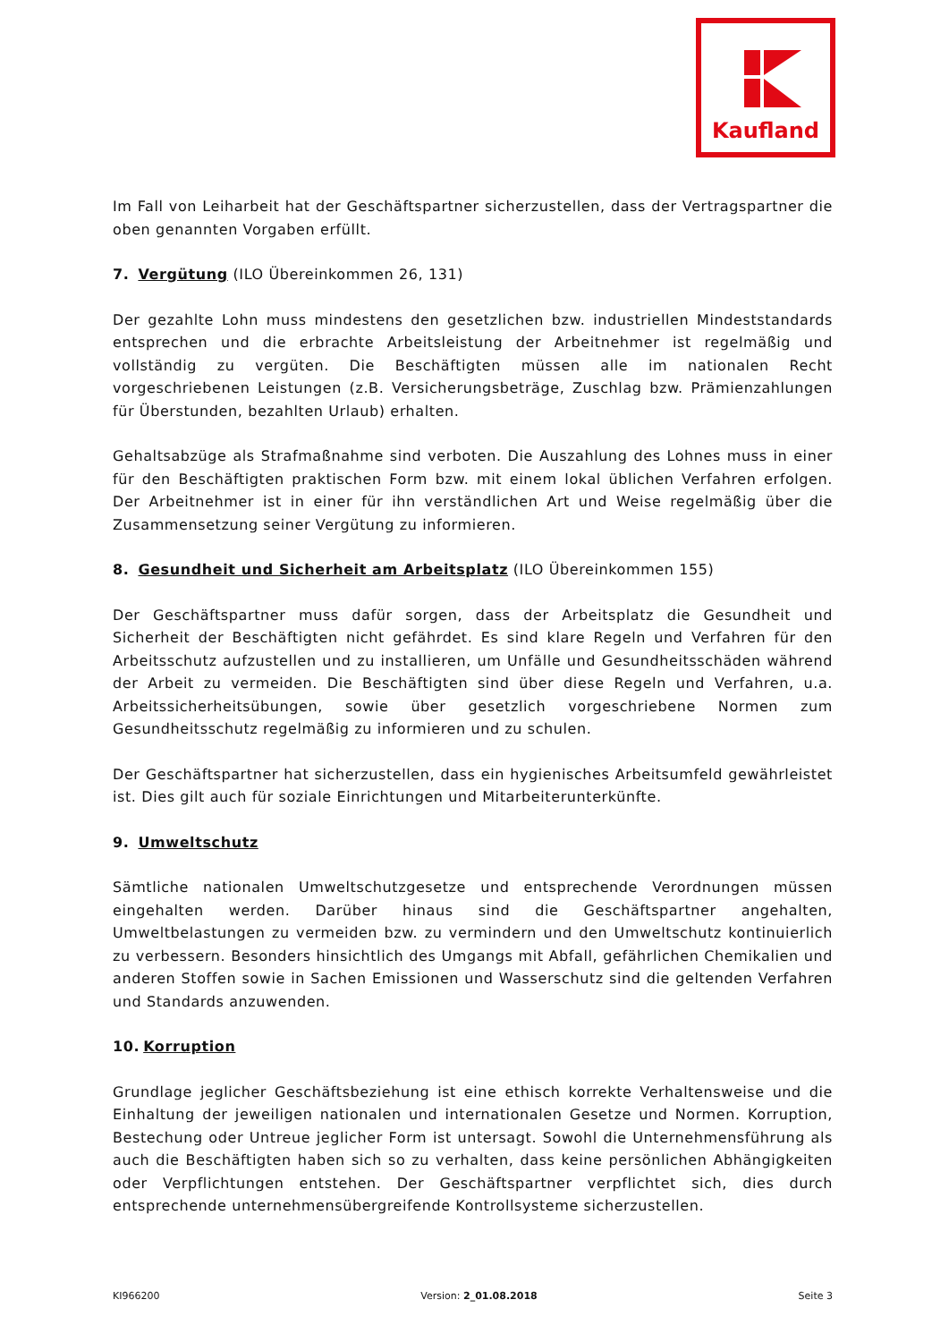Kaufland
Im Fall von Leiharbeit hat der Geschäftspartner sicherzustellen, dass der Vertragspartner die oben genannten Vorgaben erfüllt.
7. Vergütung (ILO Übereinkommen 26, 131)
Der gezahlte Lohn muss mindestens den gesetzlichen bzw. industriellen Mindeststandards entsprechen und die erbrachte Arbeitsleistung der Arbeitnehmer ist regelmäßig und vollständig zu vergüten. Die Beschäftigten müssen alle im nationalen Recht vorgeschriebenen Leistungen (z.B. Versicherungsbeträge, Zuschlag bzw. Prämienzahlungen für Überstunden, bezahlten Urlaub) erhalten.
Gehaltsabzüge als Strafmaßnahme sind verboten. Die Auszahlung des Lohnes muss in einer für den Beschäftigten praktischen Form bzw. mit einem lokal üblichen Verfahren erfolgen. Der Arbeitnehmer ist in einer für ihn verständlichen Art und Weise regelmäßig über die Zusammensetzung seiner Vergütung zu informieren.
8. Gesundheit und Sicherheit am Arbeitsplatz (ILO Übereinkommen 155)
Der Geschäftspartner muss dafür sorgen, dass der Arbeitsplatz die Gesundheit und Sicherheit der Beschäftigten nicht gefährdet. Es sind klare Regeln und Verfahren für den Arbeitsschutz aufzustellen und zu installieren, um Unfälle und Gesundheitsschäden während der Arbeit zu vermeiden. Die Beschäftigten sind über diese Regeln und Verfahren, u.a. Arbeitssicherheitsübungen, sowie über gesetzlich vorgeschriebene Normen zum Gesundheitsschutz regelmäßig zu informieren und zu schulen.
Der Geschäftspartner hat sicherzustellen, dass ein hygienisches Arbeitsumfeld gewährleistet ist. Dies gilt auch für soziale Einrichtungen und Mitarbeiterunterkünfte.
9. Umweltschutz
Sämtliche nationalen Umweltschutzgesetze und entsprechende Verordnungen müssen eingehalten werden. Darüber hinaus sind die Geschäftspartner angehalten, Umweltbelastungen zu vermeiden bzw. zu vermindern und den Umweltschutz kontinuierlich zu verbessern. Besonders hinsichtlich des Umgangs mit Abfall, gefährlichen Chemikalien und anderen Stoffen sowie in Sachen Emissionen und Wasserschutz sind die geltenden Verfahren und Standards anzuwenden.
10. Korruption
Grundlage jeglicher Geschäftsbeziehung ist eine ethisch korrekte Verhaltensweise und die Einhaltung der jeweiligen nationalen und internationalen Gesetze und Normen. Korruption, Bestechung oder Untreue jeglicher Form ist untersagt. Sowohl die Unternehmensführung als auch die Beschäftigten haben sich so zu verhalten, dass keine persönlichen Abhängigkeiten oder Verpflichtungen entstehen. Der Geschäftspartner verpflichtet sich, dies durch entsprechende unternehmensübergreifende Kontrollsysteme sicherzustellen.
KI966200 Version: 2_01.08.2018 Seite 3